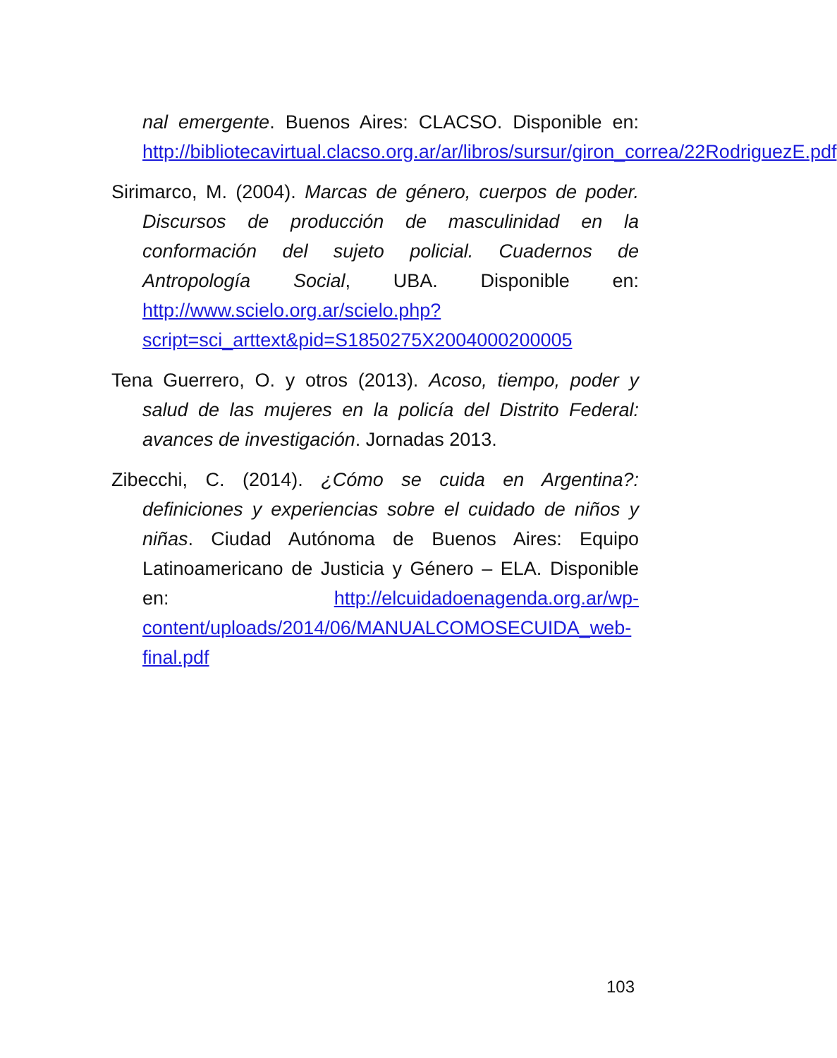nal emergente. Buenos Aires: CLACSO. Disponible en: http://bibliotecavirtual.clacso.org.ar/ar/libros/sursur/giron_correa/22RodriguezE.pdf
Sirimarco, M. (2004). Marcas de género, cuerpos de poder. Discursos de producción de masculinidad en la conformación del sujeto policial. Cuadernos de Antropología Social, UBA. Disponible en: http://www.scielo.org.ar/scielo.php?script=sci_arttext&pid=S1850275X2004000200005
Tena Guerrero, O. y otros (2013). Acoso, tiempo, poder y salud de las mujeres en la policía del Distrito Federal: avances de investigación. Jornadas 2013.
Zibecchi, C. (2014). ¿Cómo se cuida en Argentina?: definiciones y experiencias sobre el cuidado de niños y niñas. Ciudad Autónoma de Buenos Aires: Equipo Latinoamericano de Justicia y Género – ELA. Disponible en: http://elcuidadoenagenda.org.ar/wp-content/uploads/2014/06/MANUALCOMOSECUIDA_web-final.pdf
103